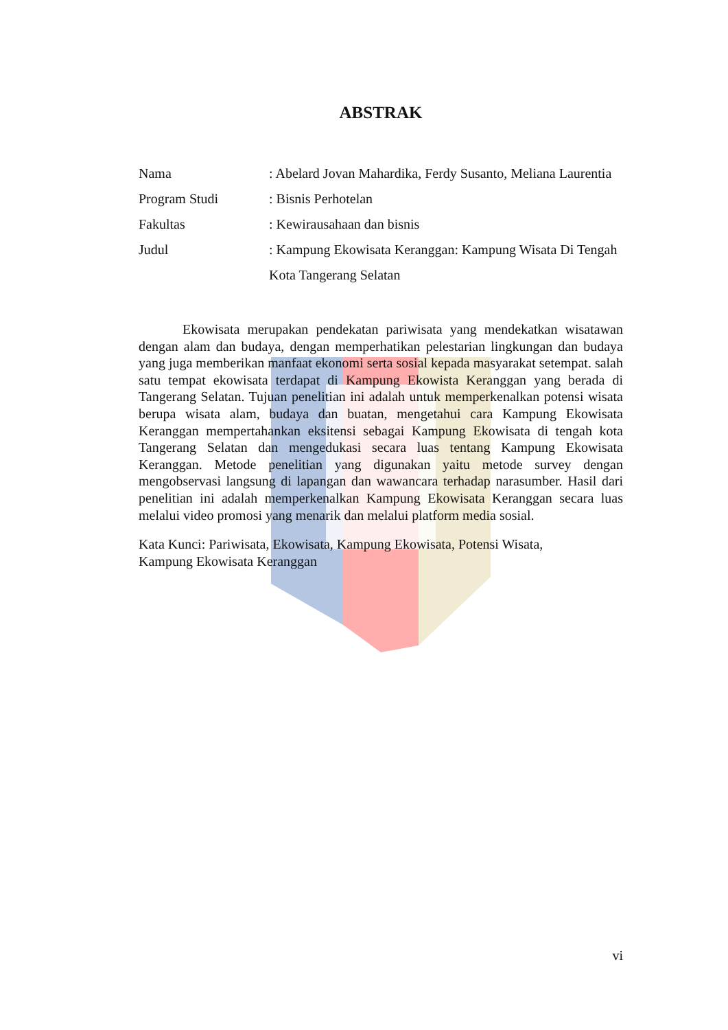ABSTRAK
| Nama | : Abelard Jovan Mahardika, Ferdy Susanto, Meliana Laurentia |
| Program Studi | : Bisnis Perhotelan |
| Fakultas | : Kewirausahaan dan bisnis |
| Judul | : Kampung Ekowisata Keranggan: Kampung Wisata Di Tengah Kota Tangerang Selatan |
Ekowisata merupakan pendekatan pariwisata yang mendekatkan wisatawan dengan alam dan budaya, dengan memperhatikan pelestarian lingkungan dan budaya yang juga memberikan manfaat ekonomi serta sosial kepada masyarakat setempat. salah satu tempat ekowisata terdapat di Kampung Ekowista Keranggan yang berada di Tangerang Selatan. Tujuan penelitian ini adalah untuk memperkenalkan potensi wisata berupa wisata alam, budaya dan buatan, mengetahui cara Kampung Ekowisata Keranggan mempertahankan eksitensi sebagai Kampung Ekowisata di tengah kota Tangerang Selatan dan mengedukasi secara luas tentang Kampung Ekowisata Keranggan. Metode penelitian yang digunakan yaitu metode survey dengan mengobservasi langsung di lapangan dan wawancara terhadap narasumber. Hasil dari penelitian ini adalah memperkenalkan Kampung Ekowisata Keranggan secara luas melalui video promosi yang menarik dan melalui platform media sosial.
Kata Kunci: Pariwisata, Ekowisata, Kampung Ekowisata, Potensi Wisata,
Kampung Ekowisata Keranggan
vi